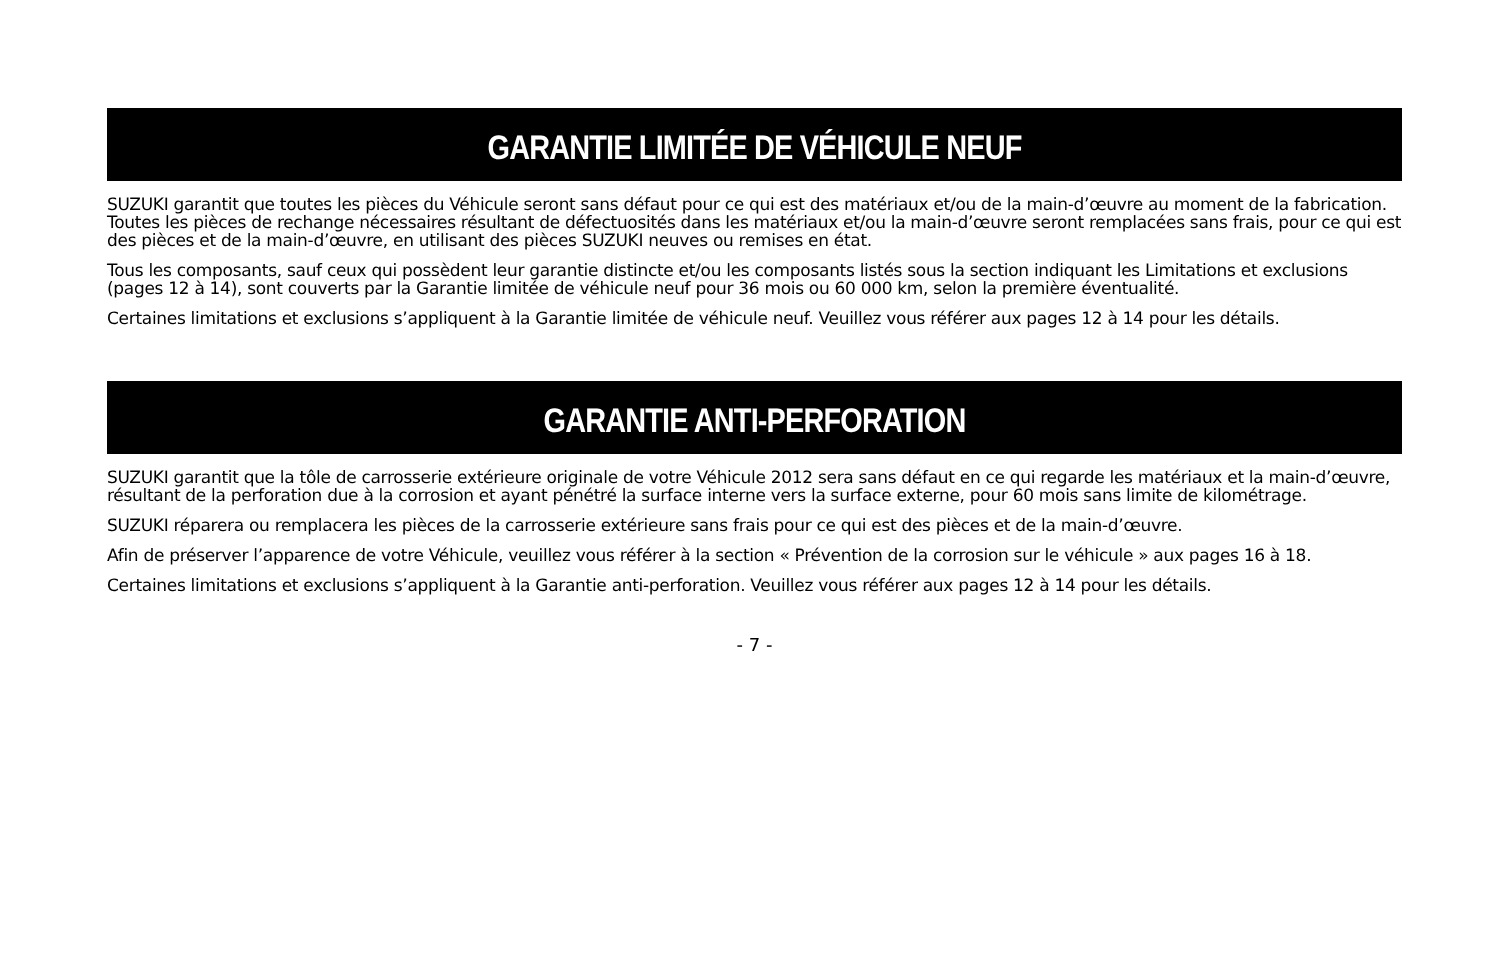GARANTIE LIMITÉE DE VÉHICULE NEUF
SUZUKI garantit que toutes les pièces du Véhicule seront sans défaut pour ce qui est des matériaux et/ou de la main-d’œuvre au moment de la fabrication. Toutes les pièces de rechange nécessaires résultant de défectuosités dans les matériaux et/ou la main-d’œuvre seront remplacées sans frais, pour ce qui est des pièces et de la main-d’œuvre, en utilisant des pièces SUZUKI neuves ou remises en état.
Tous les composants, sauf ceux qui possèdent leur garantie distincte et/ou les composants listés sous la section indiquant les Limitations et exclusions (pages 12 à 14), sont couverts par la Garantie limitée de véhicule neuf pour 36 mois ou 60 000 km, selon la première éventualité.
Certaines limitations et exclusions s’appliquent à la Garantie limitée de véhicule neuf. Veuillez vous référer aux pages 12 à 14 pour les détails.
GARANTIE ANTI-PERFORATION
SUZUKI garantit que la tôle de carrosserie extérieure originale de votre Véhicule 2012 sera sans défaut en ce qui regarde les matériaux et la main-d’œuvre, résultant de la perforation due à la corrosion et ayant pénétré la surface interne vers la surface externe, pour 60 mois sans limite de kilométrage.
SUZUKI réparera ou remplacera les pièces de la carrosserie extérieure sans frais pour ce qui est des pièces et de la main-d’œuvre.
Afin de préserver l’apparence de votre Véhicule, veuillez vous référer à la section « Prévention de la corrosion sur le véhicule » aux pages 16 à 18.
Certaines limitations et exclusions s’appliquent à la Garantie anti-perforation. Veuillez vous référer aux pages 12 à 14 pour les détails.
- 7 -